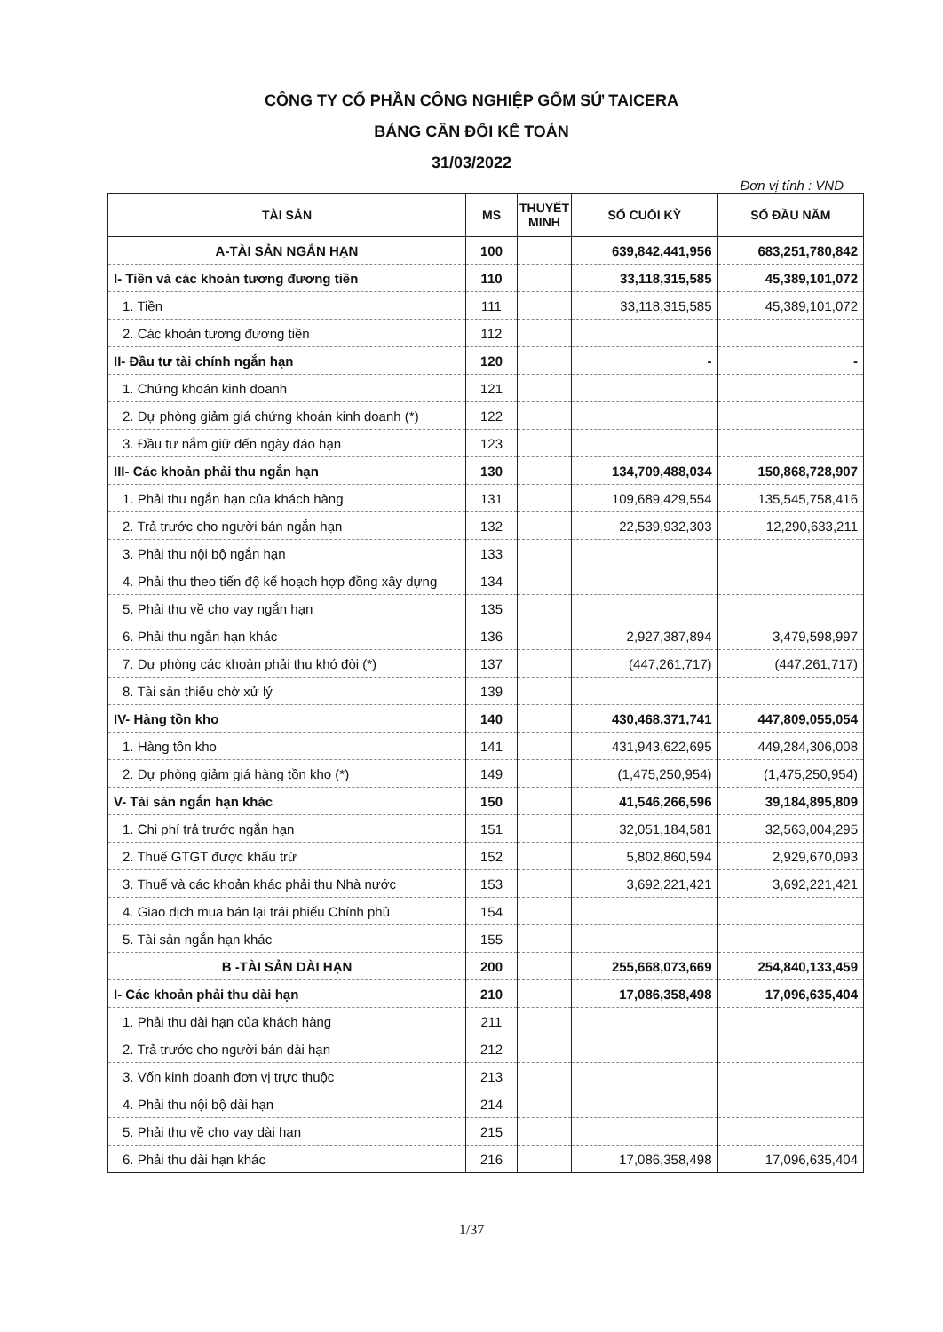CÔNG TY CỔ PHẦN CÔNG NGHIỆP GỐM SỨ TAICERA
BẢNG CÂN ĐỐI KẾ TOÁN
31/03/2022
Đơn vị tính : VND
| TÀI SẢN | MS | THUYẾT MINH | SỐ CUỐI KỲ | SỐ ĐẦU NĂM |
| --- | --- | --- | --- | --- |
| A-TÀI SẢN NGẮN HẠN | 100 | | 639,842,441,956 | 683,251,780,842 |
| I- Tiền và các khoản tương đương tiền | 110 | | 33,118,315,585 | 45,389,101,072 |
| 1. Tiền | 111 | | 33,118,315,585 | 45,389,101,072 |
| 2. Các khoản tương đương tiền | 112 | | | |
| II- Đầu tư tài chính ngắn hạn | 120 | | - | - |
| 1. Chứng khoán kinh doanh | 121 | | | |
| 2. Dự phòng giảm giá chứng khoán kinh doanh (*) | 122 | | | |
| 3. Đầu tư nắm giữ đến ngày đáo hạn | 123 | | | |
| III- Các khoản phải thu ngắn hạn | 130 | | 134,709,488,034 | 150,868,728,907 |
| 1. Phải thu ngắn hạn của khách hàng | 131 | | 109,689,429,554 | 135,545,758,416 |
| 2. Trả trước cho người bán ngắn hạn | 132 | | 22,539,932,303 | 12,290,633,211 |
| 3. Phải thu nội bộ ngắn hạn | 133 | | | |
| 4. Phải thu theo tiến độ kế hoạch hợp đồng xây dựng | 134 | | | |
| 5. Phải thu về cho vay ngắn hạn | 135 | | | |
| 6. Phải thu ngắn hạn khác | 136 | | 2,927,387,894 | 3,479,598,997 |
| 7. Dự phòng các khoản phải thu khó đòi (*) | 137 | | (447,261,717) | (447,261,717) |
| 8. Tài sản thiếu chờ xử lý | 139 | | | |
| IV- Hàng tồn kho | 140 | | 430,468,371,741 | 447,809,055,054 |
| 1. Hàng tồn kho | 141 | | 431,943,622,695 | 449,284,306,008 |
| 2. Dự phòng giảm giá hàng tồn kho (*) | 149 | | (1,475,250,954) | (1,475,250,954) |
| V- Tài sản ngắn hạn khác | 150 | | 41,546,266,596 | 39,184,895,809 |
| 1. Chi phí trả trước ngắn hạn | 151 | | 32,051,184,581 | 32,563,004,295 |
| 2. Thuế GTGT được khấu trừ | 152 | | 5,802,860,594 | 2,929,670,093 |
| 3. Thuế và các khoản khác phải thu Nhà nước | 153 | | 3,692,221,421 | 3,692,221,421 |
| 4. Giao dịch mua bán lại trái phiếu Chính phủ | 154 | | | |
| 5. Tài sản ngắn hạn khác | 155 | | | |
| B -TÀI SẢN DÀI HẠN | 200 | | 255,668,073,669 | 254,840,133,459 |
| I- Các khoản phải thu dài hạn | 210 | | 17,086,358,498 | 17,096,635,404 |
| 1. Phải thu dài hạn của khách hàng | 211 | | | |
| 2. Trả trước cho người bán dài hạn | 212 | | | |
| 3. Vốn kinh doanh đơn vị trực thuộc | 213 | | | |
| 4. Phải thu nội bộ dài hạn | 214 | | | |
| 5. Phải thu về cho vay dài hạn | 215 | | | |
| 6. Phải thu dài hạn khác | 216 | | 17,086,358,498 | 17,096,635,404 |
1/37